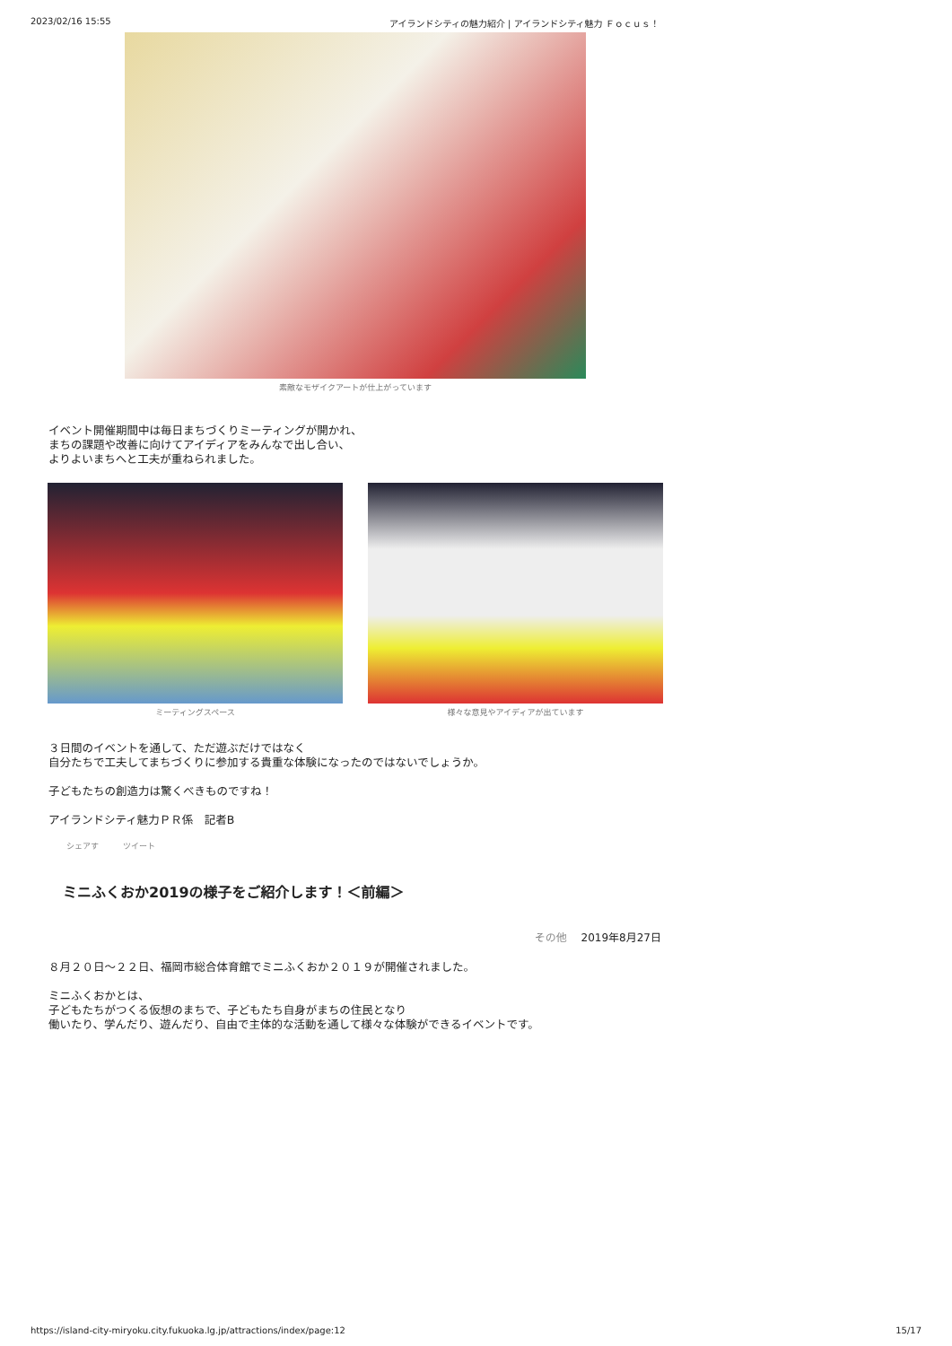2023/02/16 15:55 アイランドシティの魅力紹介 | アイランドシティ魅力 Ｆｏｃｕｓ！
素敵なモザイクアートが仕上がっています
イベント開催期間中は毎日まちづくりミーティングが開かれ、
まちの課題や改善に向けてアイディアをみんなで出し合い、
よりよいまちへと工夫が重ねられました。
ミーティングスペース 様々な意見やアイディアが出ています
３日間のイベントを通して、ただ遊ぶだけではなく
自分たちで工夫してまちづくりに参加する貴重な体験になったのではないでしょうか。
子どもたちの創造力は驚くべきものですね！
アイランドシティ魅力ＰＲ係　記者B
シェアす　　　ツイート
ミニふくおか2019の様子をご紹介します！＜前編＞
その他　 2019年8月27日
８月２０日～２２日、福岡市総合体育館でミニふくおか２０１９が開催されました。
ミニふくおかとは、
子どもたちがつくる仮想のまちで、子どもたち自身がまちの住民となり
働いたり、学んだり、遊んだり、自由で主体的な活動を通して様々な体験ができるイベントです。
https://island-city-miryoku.city.fukuoka.lg.jp/attractions/index/page:12 15/17